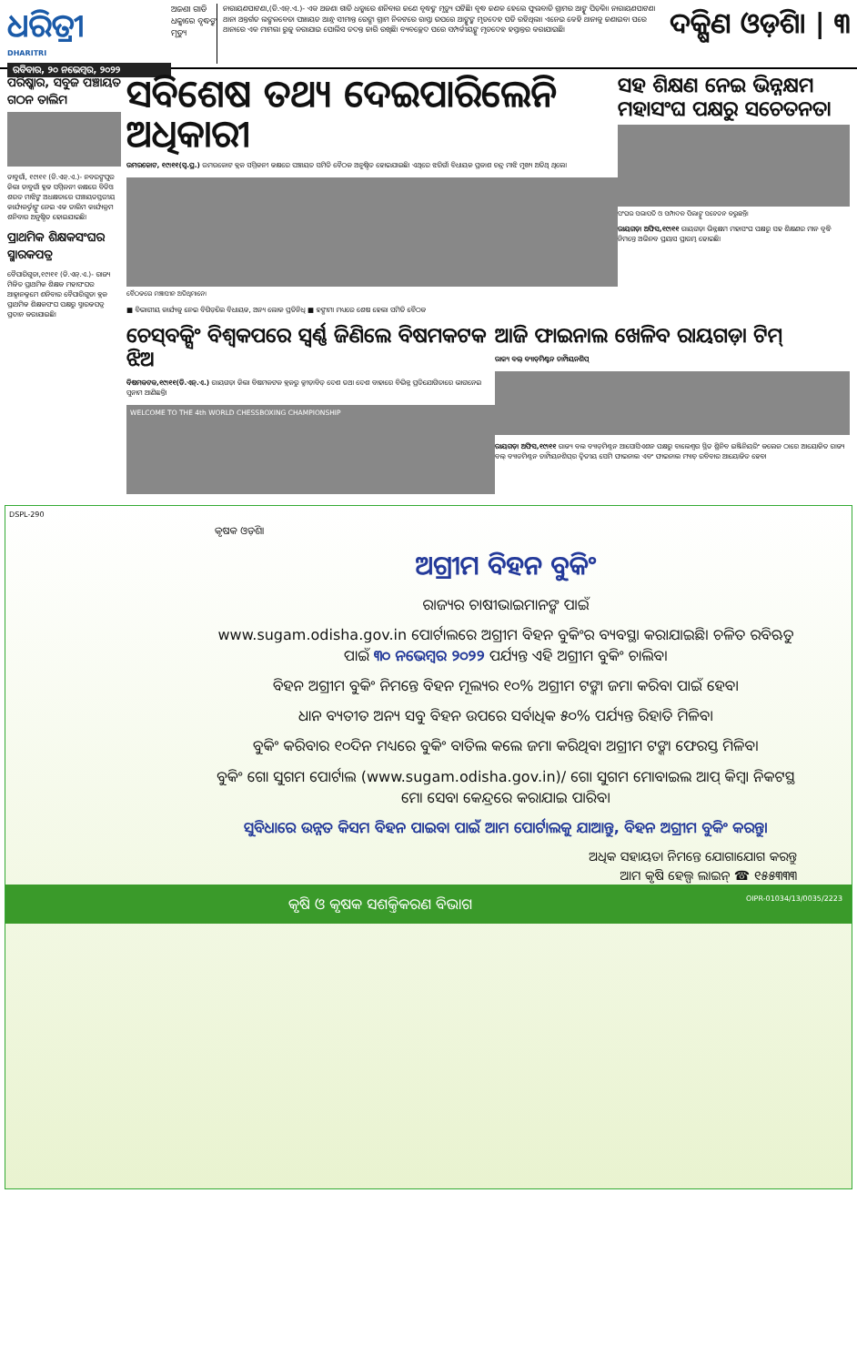ଧରିତ୍ରୀ
DHARITRI
ରବିବାର, ୨୦ ନଭେମ୍ବର, ୨୦୨୨
ଅଜଣା ଗାଡି ଧକ୍କାରେ ବୃଦ୍ଧଙ୍କ ମୃତ୍ୟୁ
ନାରାୟଣପାଟଣା,(ଡି.ଏନ୍.ଏ.)- ଏକ ଅଜଣା ଗାଡି ଧକ୍କାରେ ଶନିବାର ଜଣେ ବୃଦ୍ଧଙ୍କ ମୃତ୍ୟୁ ଘଟିଛି। ବୃଦ୍ଧ ଜଣକ ହେଲେ ଫୁଲବାଡି ଗ୍ରାମର ଆଙ୍କୁ ପିଡ଼ିକା। ନାରାୟଣପାଟଣା ଥାନା ଅନ୍ତର୍ଗତ ଲଙ୍ଗଳବେଡା ପଞ୍ଚାୟତ ଆନ୍ଧ୍ର ସୀମାନ୍ତ ରେଙ୍ଗା ଗ୍ରାମ ନିକଟରେ ରାସ୍ତା ଉପରେ ଆଙ୍କୁଙ୍କ ମୃତଦେହ ପଡି ରହିଥିଲା। ଏନେଇ କେହି ଥାନାକୁ ଜଣାଇବା ପରେ ଥାନାରେ ଏକ ମାମଲା ରୁଜୁ କରାଯାଇ ପୋଲିସ ତଦନ୍ତ ଜାରି ରଖିଛି। ବ୍ୟବଚ୍ଛେଦ ପରେ ସମ୍ପର୍କୀୟଙ୍କୁ ମୃତଦେହ ହସ୍ତାନ୍ତର କରାଯାଇଛି।
ଦକ୍ଷିଣ ଓଡ଼ିଶା | ୩
ପରିଷ୍କାର, ସବୁଜ ପଞ୍ଚାୟତ ଗଠନ ତାଲିମ
ଡାବୁଗାଁ, ୧୯।୧୧ (ଡି.ଏନ୍.ଏ.)- ନବରଙ୍ଗପୁର ଜିଲା ଡାବୁଗାଁ ବ୍ଲକ ସମ୍ମିଳନୀ କକ୍ଷରେ ବିଡିଓ ଶରତ ମାଝିଙ୍କ ଅଧକ୍ଷତାରେ ପଞ୍ଚାୟତସ୍ତରୀୟ କାର୍ଯ୍ୟକର୍ତ୍ତାଙ୍କୁ ନେଇ ଏକ ତାଲିମ କାର୍ଯ୍ୟକ୍ରମ ଶନିବାର ଅନୁଷ୍ଠିତ ହୋଇଯାଇଛି।
ପ୍ରାଥମିକ ଶିକ୍ଷକସଂଘର ସ୍ମାରକପତ୍ର
ବୈପାରିଗୁଡା,୧୯।୧୧ (ଡି.ଏନ୍.ଏ.)- ରାଜ୍ୟ ମିଳିତ ପ୍ରାଥମିକ ଶିକ୍ଷକ ମହାସଂଘର ଆହ୍ୱାନକ୍ରମେ ଶନିବାର ବୈପାରିଗୁଡା ବ୍ଲକ ପ୍ରାଥମିକ ଶିକ୍ଷକସଂଘ ପକ୍ଷରୁ ସ୍ମାରକପତ୍ର ପ୍ରଦାନ କରାଯାଇଛି।
ସବିଶେଷ ତଥ୍ୟ ଦେଇପାରିଲେନି ଅଧିକାରୀ
ଉମରକୋଟ, ୧୯।୧୧(ସ୍ୱ.ପ୍ର.) ଉମରକୋଟ ବ୍ଲକ ସମ୍ମିଳନୀ କକ୍ଷରେ ପଞ୍ଚାୟତ ସମିତି ବୈଠକ ଅନୁଷ୍ଠିତ ହୋଇଯାଇଛି। ଏଥିରେ ଝରିଗାଁ ବିଧାୟକ ପ୍ରକାଶ ଚନ୍ଦ୍ର ମାଝି ମୁଖ୍ୟ ଅତିଥି ଥିଲେ।
ବୈଠକରେ ମଞ୍ଚାସୀନ ଅତିଥିମାନେ।
■ ବିଭାଗୀୟ କାର୍ଯ୍ୟକୁ ନେଇ ବିଗିଡ଼ିଲେ ବିଧାୟକ, ଅନ୍ୟ ଲୋକ ପ୍ରତିନିଧି ■ ହଙ୍ଗାମା ମଧ୍ୟରେ ଶେଷ ହେଲା ସମିତି ବୈଠକ
ସହ ଶିକ୍ଷଣ ନେଇ ଭିନ୍ନକ୍ଷମ ମହାସଂଘ ପକ୍ଷରୁ ସଚେତନତା
ସଂଘର ସଭାପତି ଓ ସମ୍ପାଦକ ପିଲାଙ୍କୁ ସଚେତନ କରୁଛନ୍ତି।
ରାୟଗଡ଼ା ଅଫିସ,୧୯।୧୧ ରାୟଗଡ଼ା ଭିନ୍ନକ୍ଷମ ମହାସଂଘ ପକ୍ଷରୁ ସହ ଶିକ୍ଷଣର ମାନ ବୃଦ୍ଧି ନିମନ୍ତେ ଅଭିନବ ପ୍ରୟାସ ପ୍ରାରମ୍ଭ ହୋଇଛି।
ଚେସ୍‌ବକ୍ସିଂ ବିଶ୍ୱକପରେ ସ୍ୱର୍ଣ୍ଣ ଜିଣିଲେ ବିଷମକଟକ ଝିଅ
ବିଷମକଟକ,୧୯।୧୧(ଡି.ଏନ୍.ଏ.) ରାୟଗଡ଼ା ଜିଲା ବିଷମକଟକ ବ୍ଲକରୁ କ୍ରୀଡ଼ାବିତ୍ ଦେଶ ତଥା ଦେଶ ବାହାରେ ବିଭିନ୍ନ ପ୍ରତିଯୋଗିତାରେ ଭାଗନେଇ ସୁନାମ ଆଣିଛନ୍ତି।
WELCOME TO THE 4th WORLD CHESSBOXING CHAMPIONSHIP
ଆଜି ଫାଇନାଲ ଖେଳିବ ରାୟଗଡ଼ା ଟିମ୍
ରାଜ୍ୟ ବଲ୍ ବ୍ୟାଡ୍‌ମିଣ୍ଟନ ଚାମ୍ପିୟନଶିପ୍
ରାୟଗଡ଼ା ଅଫିସ,୧୯।୧୧ ରାଜ୍ୟ ବଲ ବ୍ୟାଡ୍‌ମିଣ୍ଟନ ଆସୋସିଏଶନ ପକ୍ଷରୁ ବାଲେଶ୍ୱର ସ୍ଥିତ ଶ୍ରିନିବ ଇଞ୍ଜିନିୟରିଂ କଲେଜ ଠାରେ ଆୟୋଜିତ ରାଜ୍ୟ ବଲ୍ ବ୍ୟାଡମିଣ୍ଟନ ଚାମ୍ପିୟନଶିପ୍‌ର ଦ୍ୱିତୀୟ ସେମି ଫାଇନାଲ ଏବଂ ଫାଇନାଲ ମ୍ୟାଚ୍ ରବିବାର ଆୟୋଜିତ ହେବ।
DSPL-290
କୃଷକ ଓଡ଼ିଶା
ଅଗ୍ରୀମ ବିହନ ବୁକିଂ
ରାଜ୍ୟର ଚାଷୀଭାଇମାନଙ୍କ ପାଇଁ
www.sugam.odisha.gov.in ପୋର୍ଟାଲରେ ଅଗ୍ରୀମ ବିହନ ବୁକିଂର ବ୍ୟବସ୍ଥା କରାଯାଇଛି। ଚଳିତ ରବିଋତୁ ପାଇଁ ୩୦ ନଭେମ୍ବର ୨୦୨୨ ପର୍ଯ୍ୟନ୍ତ ଏହି ଅଗ୍ରୀମ ବୁକିଂ ଚାଲିବ।
ବିହନ ଅଗ୍ରୀମ ବୁକିଂ ନିମନ୍ତେ ବିହନ ମୂଲ୍ୟର ୧୦% ଅଗ୍ରୀମ ଟଙ୍କା ଜମା କରିବା ପାଇଁ ହେବ।
ଧାନ ବ୍ୟତୀତ ଅନ୍ୟ ସବୁ ବିହନ ଉପରେ ସର୍ବାଧିକ ୫୦% ପର୍ଯ୍ୟନ୍ତ ରିହାତି ମିଳିବ।
ବୁକିଂ କରିବାର ୧୦ଦିନ ମଧ୍ୟରେ ବୁକିଂ ବାତିଲ କଲେ ଜମା କରିଥିବା ଅଗ୍ରୀମ ଟଙ୍କା ଫେରସ୍ତ ମିଳିବ।
ବୁକିଂ ଗୋ ସୁଗମ ପୋର୍ଟାଲ (www.sugam.odisha.gov.in)/ ଗୋ ସୁଗମ ମୋବାଇଲ ଆପ୍ କିମ୍ବା ନିକଟସ୍ଥ ମୋ ସେବା କେନ୍ଦ୍ରରେ କରାଯାଇ ପାରିବ।
ସୁବିଧାରେ ଉନ୍ନତ କିସମ ବିହନ ପାଇବା ପାଇଁ ଆମ ପୋର୍ଟାଲକୁ ଯାଆନ୍ତୁ, ବିହନ ଅଗ୍ରୀମ ବୁକିଂ କରନ୍ତୁ।
ଅଧିକ ସହାୟତା ନିମନ୍ତେ ଯୋଗାଯୋଗ କରନ୍ତୁ
ଆମ କୃଷି ହେଲ୍ପ ଲାଇନ୍ ☎ ୧୫୫୩୩୩
କୃଷି ଓ କୃଷକ ସଶକ୍ତିକରଣ ବିଭାଗ OIPR-01034/13/0035/2223